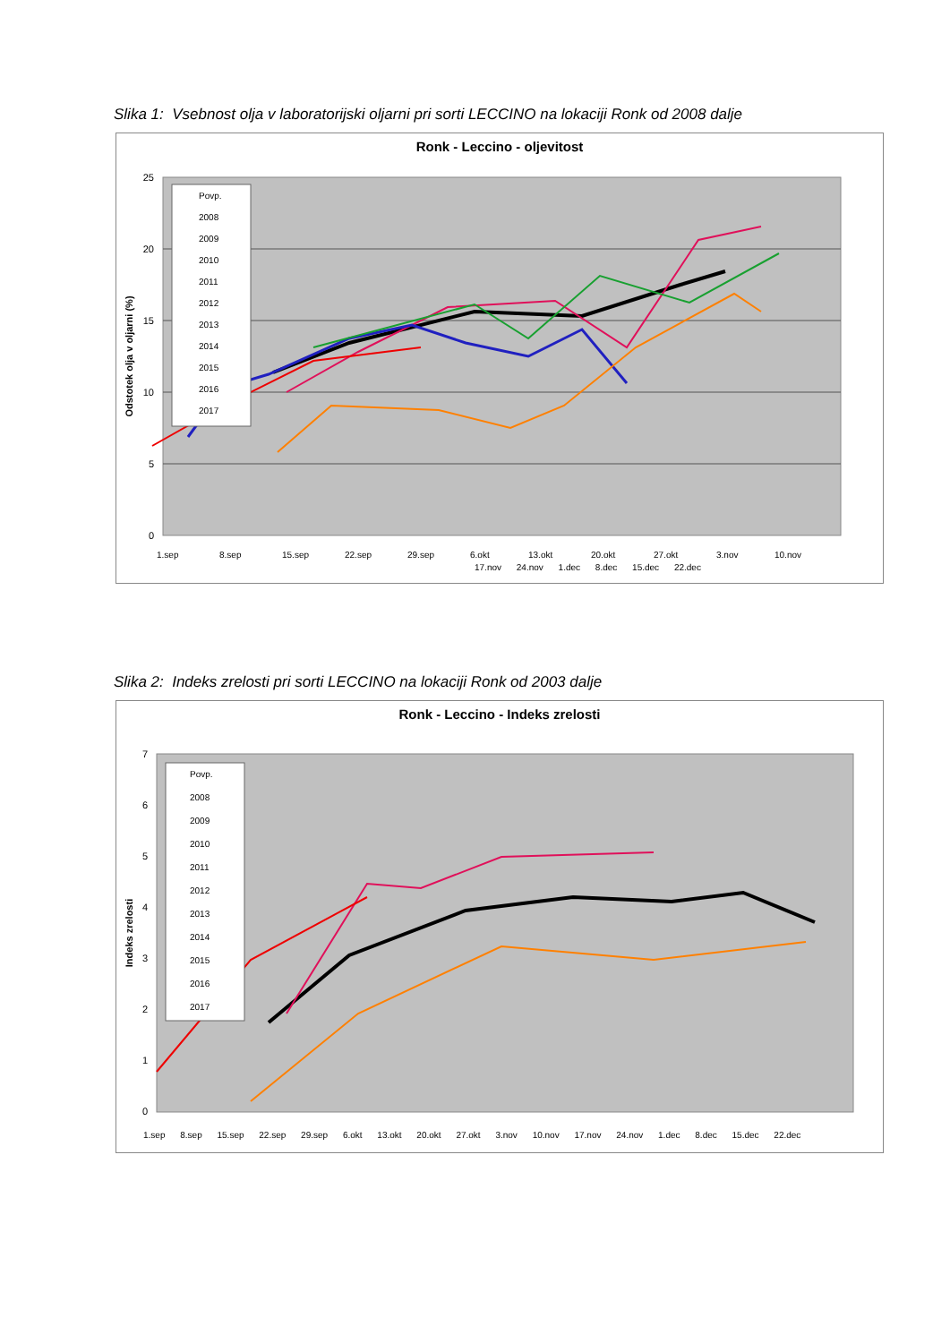Slika 1: Vsebnost olja v laboratorijski oljarni pri sorti LECCINO na lokaciji Ronk od 2008 dalje
Ronk - Leccino - oljevitost
25
20
15
10
5
0
Odstotek olja v oljarni (%)
Povp.
2008
2009
2010
2011
2012
2013
2014
2015
2016
2017
1.sep
8.sep
15.sep
22.sep
29.sep
6.okt
13.okt
20.okt
27.okt
3.nov
10.nov
17.nov 24.nov 1.dec 8.dec 15.dec 22.dec
Slika 2: Indeks zrelosti pri sorti LECCINO na lokaciji Ronk od 2003 dalje
Ronk - Leccino - Indeks zrelosti
7
6
5
4
3
2
1
0
Indeks zrelosti
Povp.
2008
2009
2010
2011
2012
2013
2014
2015
2016
2017
1.sep 8.sep 15.sep 22.sep 29.sep 6.okt 13.okt 20.okt 27.okt 3.nov 10.nov 17.nov 24.nov 1.dec 8.dec 15.dec 22.dec